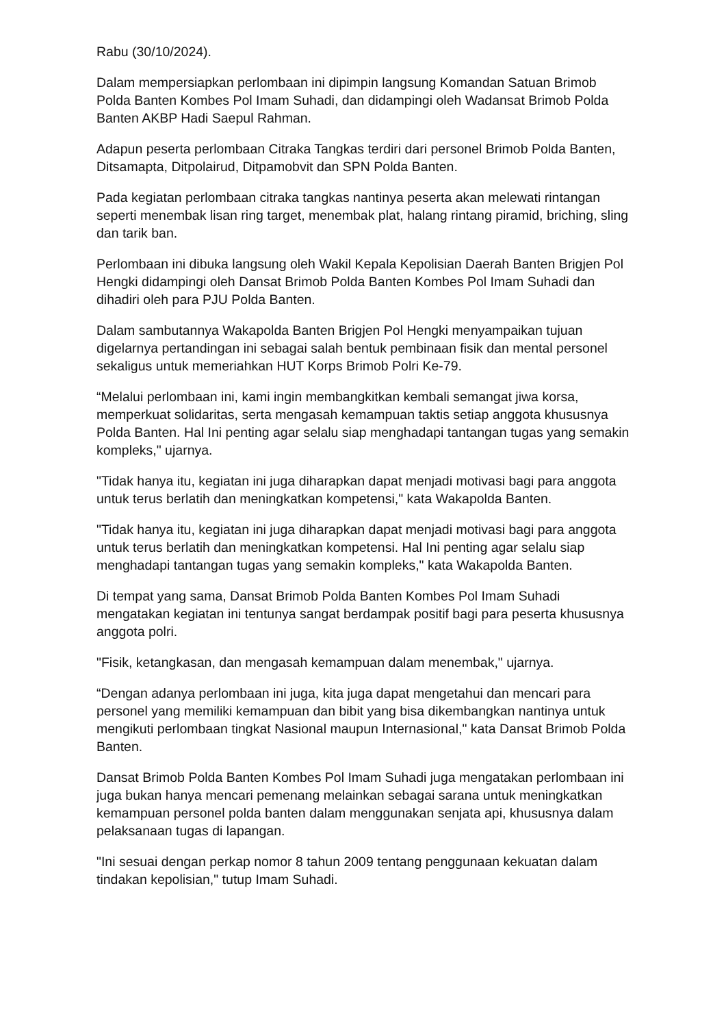Rabu (30/10/2024).
Dalam mempersiapkan perlombaan ini dipimpin langsung Komandan Satuan Brimob Polda Banten Kombes Pol Imam Suhadi, dan didampingi oleh Wadansat Brimob Polda Banten AKBP Hadi Saepul Rahman.
Adapun peserta perlombaan Citraka Tangkas terdiri dari personel Brimob Polda Banten, Ditsamapta, Ditpolairud, Ditpamobvit dan SPN Polda Banten.
Pada kegiatan perlombaan citraka tangkas nantinya peserta akan melewati rintangan seperti menembak lisan ring target, menembak plat, halang rintang piramid, briching, sling dan tarik ban.
Perlombaan ini dibuka langsung oleh Wakil Kepala Kepolisian Daerah Banten Brigjen Pol Hengki didampingi oleh Dansat Brimob Polda Banten Kombes Pol Imam Suhadi dan dihadiri oleh para PJU Polda Banten.
Dalam sambutannya Wakapolda Banten Brigjen Pol Hengki menyampaikan tujuan digelarnya pertandingan ini sebagai salah bentuk pembinaan fisik dan mental personel sekaligus untuk memeriahkan HUT Korps Brimob Polri Ke-79.
“Melalui perlombaan ini, kami ingin membangkitkan kembali semangat jiwa korsa, memperkuat solidaritas, serta mengasah kemampuan taktis setiap anggota khususnya Polda Banten. Hal Ini penting agar selalu siap menghadapi tantangan tugas yang semakin kompleks," ujarnya.
"Tidak hanya itu, kegiatan ini juga diharapkan dapat menjadi motivasi bagi para anggota untuk terus berlatih dan meningkatkan kompetensi," kata Wakapolda Banten.
"Tidak hanya itu, kegiatan ini juga diharapkan dapat menjadi motivasi bagi para anggota untuk terus berlatih dan meningkatkan kompetensi. Hal Ini penting agar selalu siap menghadapi tantangan tugas yang semakin kompleks," kata Wakapolda Banten.
Di tempat yang sama, Dansat Brimob Polda Banten Kombes Pol Imam Suhadi mengatakan kegiatan ini tentunya sangat berdampak positif bagi para peserta khususnya anggota polri.
"Fisik, ketangkasan, dan mengasah kemampuan dalam menembak," ujarnya.
“Dengan adanya perlombaan ini juga, kita juga dapat mengetahui dan mencari para personel yang memiliki kemampuan dan bibit yang bisa dikembangkan nantinya untuk mengikuti perlombaan tingkat Nasional maupun Internasional," kata Dansat Brimob Polda Banten.
Dansat Brimob Polda Banten Kombes Pol Imam Suhadi juga mengatakan perlombaan ini juga bukan hanya mencari pemenang melainkan sebagai sarana untuk meningkatkan kemampuan personel polda banten dalam menggunakan senjata api, khususnya dalam pelaksanaan tugas di lapangan.
"Ini sesuai dengan perkap nomor 8 tahun 2009 tentang penggunaan kekuatan dalam tindakan kepolisian," tutup Imam Suhadi.